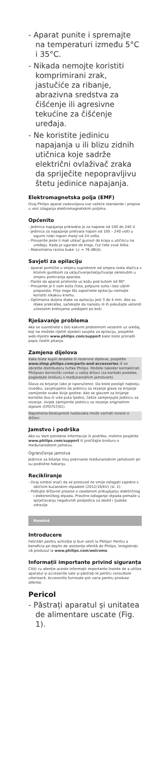- Aparat punite i spremajte na temperaturi između 5°C i 35°C.
- Nikada nemojte koristiti komprimirani zrak, jastučiće za ribanje, abrazivna sredstva za čišćenje ili agresivne tekućine za čišćenje uređaja.
- Ne koristite jedinicu napajanja u ili blizu zidnih utičnica koje sadrže električni ovlaživač zraka da spriječite nepopravljivu štetu jedinice napajanja.
Elektromagnetska polja (EMF)
Ovaj Philips aparat zadovoljava sve važeće standarde i propise u vezi izlaganja elektromagnetskim poljima.
Općenito
- Jedinica napajanja prikladna je za napone od 100 do 240 V.
- Jedinica za napajanje pretvara napon od 100 – 240 volti u sigurni niski napon manji od 24 volta.
- Provjerite jeste li mali utikač gurnuli do kraja u utičnicu na uređaju. Kada je ugurate do kraja, čut ćete zvuk klika.
- Maksimalna razina buke: Lc = 76 dB(A).
Savjeti za epilaciju
- Aparat pomičite u smjeru suprotnom od smjera rasta dlačica s kliznim gumbom za uključivanje/isključivanje okrenutim u smjeru pomicanja aparata.
- Pazite da aparat prislonite uz kožu pod kutom od 90°.
- Provjerite je li vam koža čista, potpuno suha i bez uljnih preparata. Prije nego što započnete epilaciju nemojte koristiti nikakvu kremu.
- Optimalna duljina dlake za epilaciju jest 3 do 4 mm. Ako su dlake prekratke, sačekajte da narastu ili ih pokušajte ukloniti učestalim kretnjama uređajem po koži.
Rješavanje problema
Ako se susretnete s bilo kakvim problemom vezanim uz uređaj, koji ne možete riješiti sljedeći savjete za epilaciju, posjetite web-mjesto www.philips.com/support kako biste pronašli popis čestih pitanja.
Zamjena dijelova
Kako biste kupili dodatke ili rezervne dijelove, posjetite www.shop.philips.com/parts-and-accessories ili se obratite distributeru tvrtke Philips. Možete također kontaktirati Philipsov korisnički centar u vašoj državi (za kontakt podatke, pogledajte brošuru s međunarodnim jamstvom).
Glava za brijanje (ako je isporučeno): Da biste postigli najbolju izvedbu, savjetujemo da jedinicu za rezanje glave za brijanje zamijenite svake dvije godine. Ako se glavom za brijanje koristite dva ili više puta tjedno, češće zamjenjujte jedinicu za rezanje. Uvijek zamijenite jedinicu za rezanje originalnim dijelom (CP0757/01).
Napomena:Dostupnost nastavaka može varirati ovisno o državi.
Jamstvo i podrška
Ako su Vam potrebne informacije ili podrška, molimo posjetite www.philips.com/support ili pročitajte brošuru o međunarodnom jamstvu.
Ograničenja jamstva
Jedinice za šišanje nisu pokrivene međunarodnim jamstvom jer su podložne habanju.
Recikliranje
- Ovaj simbol znači da se proizvod ne smije odlagati zajedno s običnim kućanskim otpadom (2012/19/EU) (sl. 2).
- Poštujte državne propise o zasebnom prikupljanju električnog i elektroničkog otpada. Pravilno odlaganje otpada pomaže u sprječavanju negativnih posljedica za okoliš i ljudsko zdravlje.
Română
Introducere
Felicitări pentru achiziție și bun venit la Philips! Pentru a beneficia pe deplin de asistența oferită de Philips, înregistrați-vă produsul la www.philips.com/welcome.
Informații importante privind siguranța
Citiți cu atenție aceste informații importante înainte de a utiliza aparatul și accesoriile sale și păstrați-le pentru consultare ulterioară. Accesoriile furnizate pot varia pentru produse diferite.
Pericol
- Păstrați aparatul și unitatea de alimentare uscate (Fig. 1).